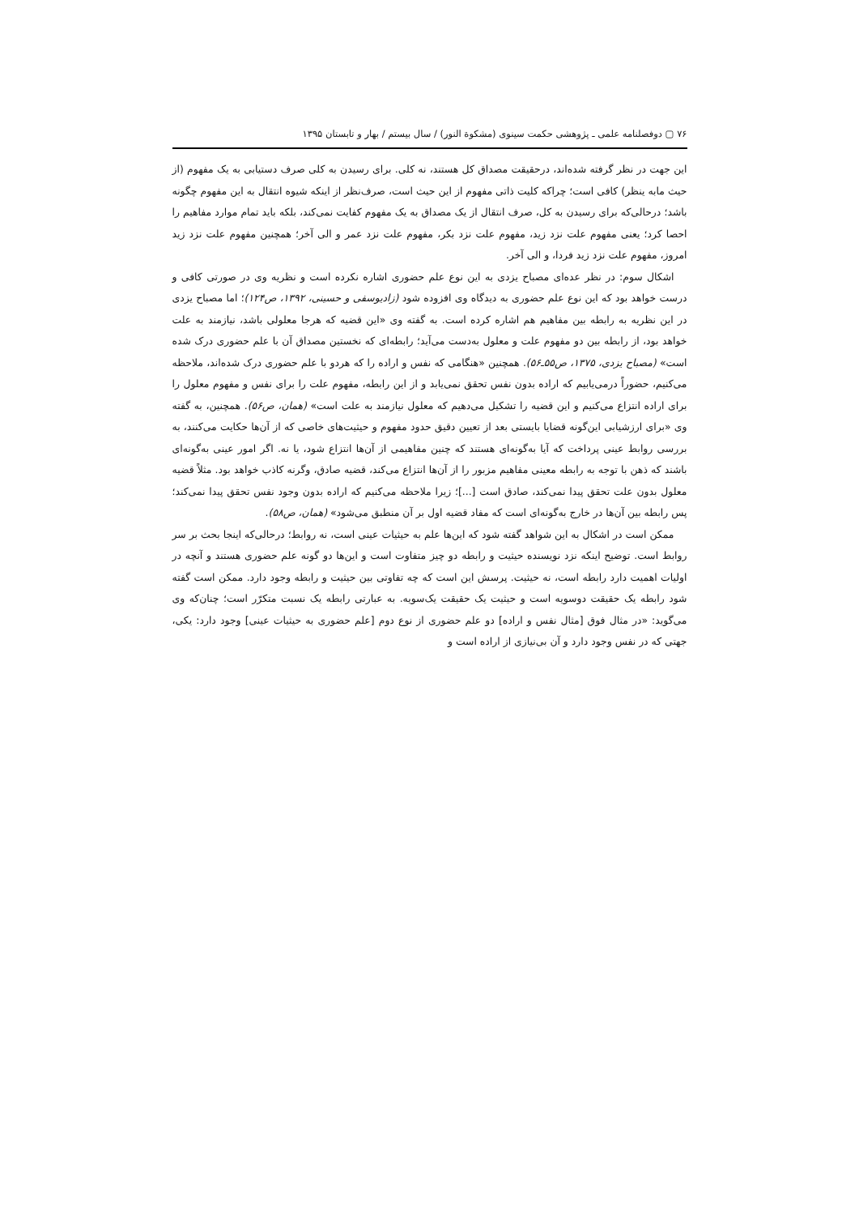۷۶ ▢ دوفصلنامه علمی ـ پژوهشی حکمت سینوی (مشکوة النور) / سال بیستم / بهار و تابستان ۱۳۹۵
این جهت در نظر گرفته شده‌اند، درحقیقت مصداق کل هستند، نه کلی. برای رسیدن به کلی صرف دستیابی به یک مفهوم (از حیث مابه ینظر) کافی است؛ چراکه کلیت ذاتی مفهوم از این حیث است، صرف‌نظر از اینکه شیوه انتقال به این مفهوم چگونه باشد؛ درحالی‌که برای رسیدن به کل، صرف انتقال از یک مصداق به یک مفهوم کفایت نمی‌کند، بلکه باید تمام موارد مفاهیم را احصا کرد؛ یعنی مفهوم علت نزد زید، مفهوم علت نزد بکر، مفهوم علت نزد عمر و الی آخر؛ همچنین مفهوم علت نزد زید امروز، مفهوم علت نزد زید فردا، و الی آخر.
اشکال سوم: در نظر عده‌ای مصباح یزدی به این نوع علم حضوری اشاره نکرده است و نظریه وی در صورتی کافی و درست خواهد بود که این نوع علم حضوری به دیدگاه وی افزوده شود (زادیوسفی و حسینی، ۱۳۹۲، ص۱۲۴)؛ اما مصباح یزدی در این نظریه به رابطه بین مفاهیم هم اشاره کرده است. به گفته وی «این قضیه که هرجا معلولی باشد، نیازمند به علت خواهد بود، از رابطه بین دو مفهوم علت و معلول به‌دست می‌آید؛ رابطه‌ای که نخستین مصداق آن با علم حضوری درک شده است» (مصباح یزدی، ۱۳۷۵، ص۵۵ـ۵۶). همچنین «هنگامی که نفس و اراده را که هردو با علم حضوری درک شده‌اند، ملاحظه می‌کنیم، حضوراً درمی‌یابیم که اراده بدون نفس تحقق نمی‌یابد و از این رابطه، مفهوم علت را برای نفس و مفهوم معلول را برای اراده انتزاع می‌کنیم و این قضیه را تشکیل می‌دهیم که معلول نیازمند به علت است» (همان، ص۵۶). همچنین، به گفته وی «برای ارزشیابی این‌گونه قضایا بایستی بعد از تعیین دقیق حدود مفهوم و حیثیت‌های خاصی که از آن‌ها حکایت می‌کنند، به بررسی روابط عینی پرداخت که آیا به‌گونه‌ای هستند که چنین مفاهیمی از آن‌ها انتزاع شود، یا نه. اگر امور عینی به‌گونه‌ای باشند که ذهن با توجه به رابطه معینی مفاهیم مزبور را از آن‌ها انتزاع می‌کند، قضیه صادق، وگرنه کاذب خواهد بود. مثلاً قضیه معلول بدون علت تحقق پیدا نمی‌کند، صادق است [...]؛ زیرا ملاحظه می‌کنیم که اراده بدون وجود نفس تحقق پیدا نمی‌کند؛ پس رابطه بین آن‌ها در خارج به‌گونه‌ای است که مفاد قضیه اول بر آن منطبق می‌شود» (همان، ص۵۸).
ممکن است در اشکال به این شواهد گفته شود که این‌ها علم به حیثیات عینی است، نه روابط؛ درحالی‌که اینجا بحث بر سر روابط است. توضیح اینکه نزد نویسنده حیثیت و رابطه دو چیز متفاوت است و این‌ها دو گونه علم حضوری هستند و آنچه در اولیات اهمیت دارد رابطه است، نه حیثیت. پرسش این است که چه تفاوتی بین حیثیت و رابطه وجود دارد. ممکن است گفته شود رابطه یک حقیقت دوسویه است و حیثیت یک حقیقت یک‌سویه. به عبارتی رابطه یک نسبت متکرّر است؛ چنان‌که وی می‌گوید: «در مثال فوق [مثال نفس و اراده] دو علم حضوری از نوع دوم [علم حضوری به حیثیات عینی] وجود دارد: یکی، جهتی که در نفس وجود دارد و آن بی‌نیازی از اراده است و